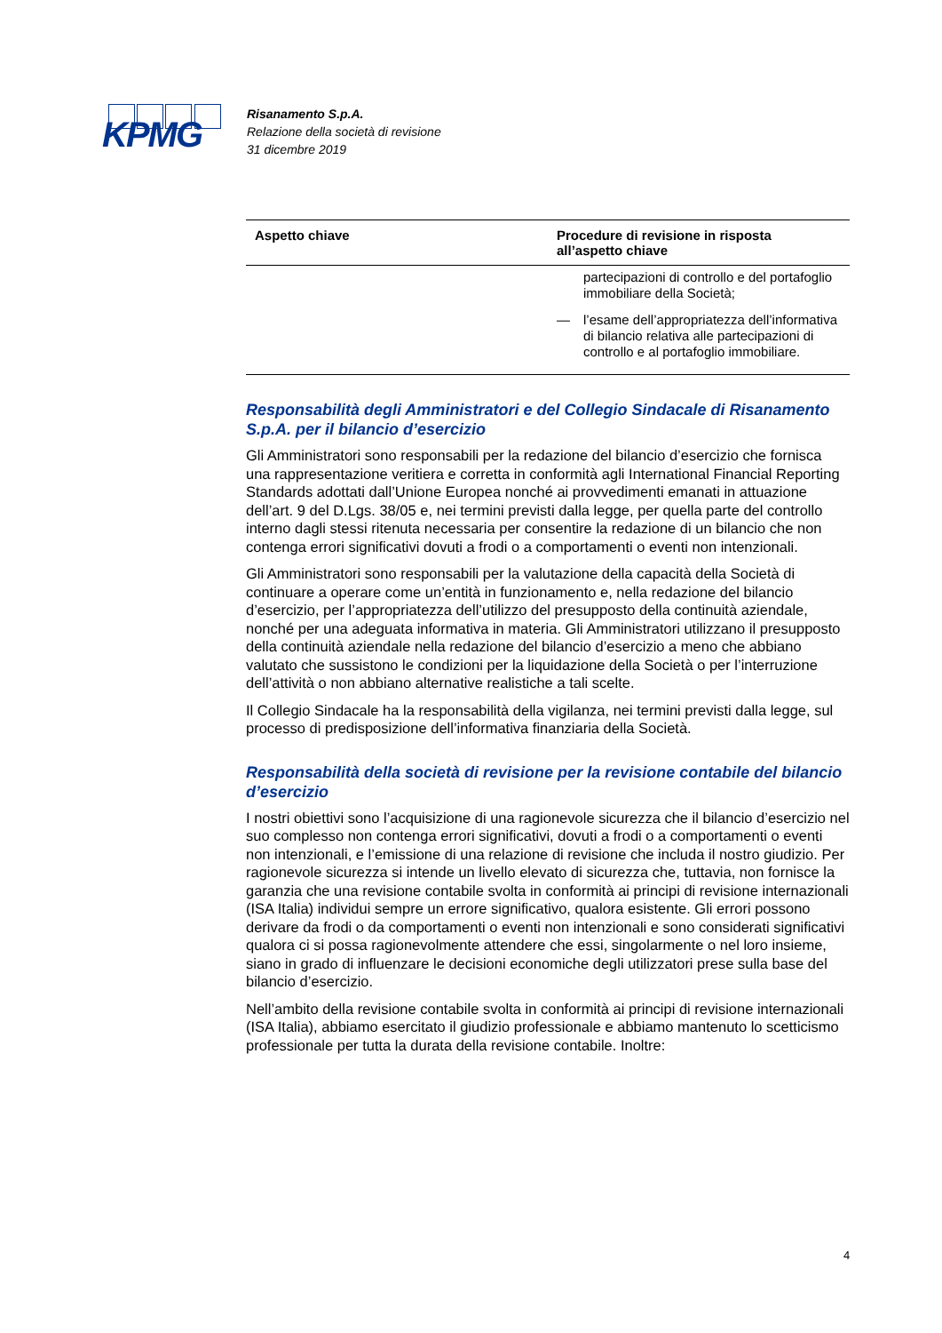KPMG
Risanamento S.p.A.
Relazione della società di revisione
31 dicembre 2019
| Aspetto chiave | Procedure di revisione in risposta all’aspetto chiave |
| --- | --- |
| | partecipazioni di controllo e del portafoglio immobiliare della Società; — l’esame dell’appropriatezza dell’informativa di bilancio relativa alle partecipazioni di controllo e al portafoglio immobiliare. |
Responsabilità degli Amministratori e del Collegio Sindacale di Risanamento S.p.A. per il bilancio d’esercizio
Gli Amministratori sono responsabili per la redazione del bilancio d’esercizio che fornisca una rappresentazione veritiera e corretta in conformità agli International Financial Reporting Standards adottati dall’Unione Europea nonché ai provvedimenti emanati in attuazione dell’art. 9 del D.Lgs. 38/05 e, nei termini previsti dalla legge, per quella parte del controllo interno dagli stessi ritenuta necessaria per consentire la redazione di un bilancio che non contenga errori significativi dovuti a frodi o a comportamenti o eventi non intenzionali.
Gli Amministratori sono responsabili per la valutazione della capacità della Società di continuare a operare come un’entità in funzionamento e, nella redazione del bilancio d’esercizio, per l’appropriatezza dell’utilizzo del presupposto della continuità aziendale, nonché per una adeguata informativa in materia. Gli Amministratori utilizzano il presupposto della continuità aziendale nella redazione del bilancio d’esercizio a meno che abbiano valutato che sussistono le condizioni per la liquidazione della Società o per l’interruzione dell’attività o non abbiano alternative realistiche a tali scelte.
Il Collegio Sindacale ha la responsabilità della vigilanza, nei termini previsti dalla legge, sul processo di predisposizione dell’informativa finanziaria della Società.
Responsabilità della società di revisione per la revisione contabile del bilancio d’esercizio
I nostri obiettivi sono l’acquisizione di una ragionevole sicurezza che il bilancio d’esercizio nel suo complesso non contenga errori significativi, dovuti a frodi o a comportamenti o eventi non intenzionali, e l’emissione di una relazione di revisione che includa il nostro giudizio. Per ragionevole sicurezza si intende un livello elevato di sicurezza che, tuttavia, non fornisce la garanzia che una revisione contabile svolta in conformità ai principi di revisione internazionali (ISA Italia) individui sempre un errore significativo, qualora esistente. Gli errori possono derivare da frodi o da comportamenti o eventi non intenzionali e sono considerati significativi qualora ci si possa ragionevolmente attendere che essi, singolarmente o nel loro insieme, siano in grado di influenzare le decisioni economiche degli utilizzatori prese sulla base del bilancio d’esercizio.
Nell’ambito della revisione contabile svolta in conformità ai principi di revisione internazionali (ISA Italia), abbiamo esercitato il giudizio professionale e abbiamo mantenuto lo scetticismo professionale per tutta la durata della revisione contabile. Inoltre:
4